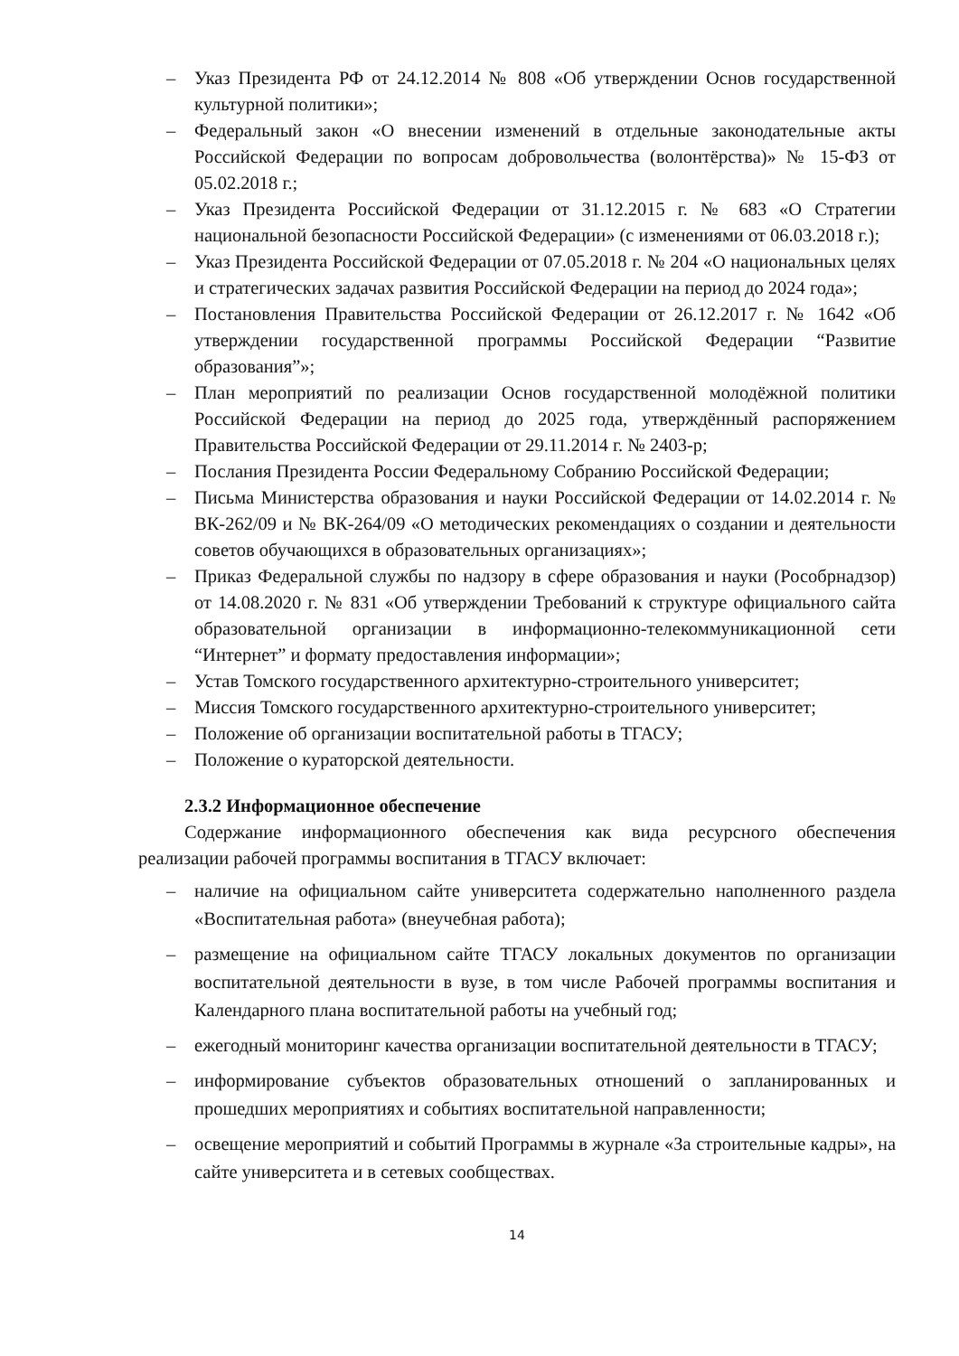– Указ Президента РФ от 24.12.2014 № 808 «Об утверждении Основ государственной культурной политики»;
– Федеральный закон «О внесении изменений в отдельные законодательные акты Российской Федерации по вопросам добровольчества (волонтёрства)» № 15-ФЗ от 05.02.2018 г.;
– Указ Президента Российской Федерации от 31.12.2015 г. № 683 «О Стратегии национальной безопасности Российской Федерации» (с изменениями от 06.03.2018 г.);
– Указ Президента Российской Федерации от 07.05.2018 г. № 204 «О национальных целях и стратегических задачах развития Российской Федерации на период до 2024 года»;
– Постановления Правительства Российской Федерации от 26.12.2017 г. № 1642 «Об утверждении государственной программы Российской Федерации “Развитие образования”»;
– План мероприятий по реализации Основ государственной молодёжной политики Российской Федерации на период до 2025 года, утверждённый распоряжением Правительства Российской Федерации от 29.11.2014 г. № 2403-р;
– Послания Президента России Федеральному Собранию Российской Федерации;
– Письма Министерства образования и науки Российской Федерации от 14.02.2014 г. № ВК-262/09 и № ВК-264/09 «О методических рекомендациях о создании и деятельности советов обучающихся в образовательных организациях»;
– Приказ Федеральной службы по надзору в сфере образования и науки (Рособрнадзор) от 14.08.2020 г. № 831 «Об утверждении Требований к структуре официального сайта образовательной организации в информационно-телекоммуникационной сети “Интернет” и формату предоставления информации»;
– Устав Томского государственного архитектурно-строительного университет;
– Миссия Томского государственного архитектурно-строительного университет;
– Положение об организации воспитательной работы в ТГАСУ;
– Положение о кураторской деятельности.
2.3.2 Информационное обеспечение
Содержание информационного обеспечения как вида ресурсного обеспечения реализации рабочей программы воспитания в ТГАСУ включает:
– наличие на официальном сайте университета содержательно наполненного раздела «Воспитательная работа» (внеучебная работа);
– размещение на официальном сайте ТГАСУ локальных документов по организации воспитательной деятельности в вузе, в том числе Рабочей программы воспитания и Календарного плана воспитательной работы на учебный год;
– ежегодный мониторинг качества организации воспитательной деятельности в ТГАСУ;
– информирование субъектов образовательных отношений о запланированных и прошедших мероприятиях и событиях воспитательной направленности;
– освещение мероприятий и событий Программы в журнале «За строительные кадры», на сайте университета и в сетевых сообществах.
14